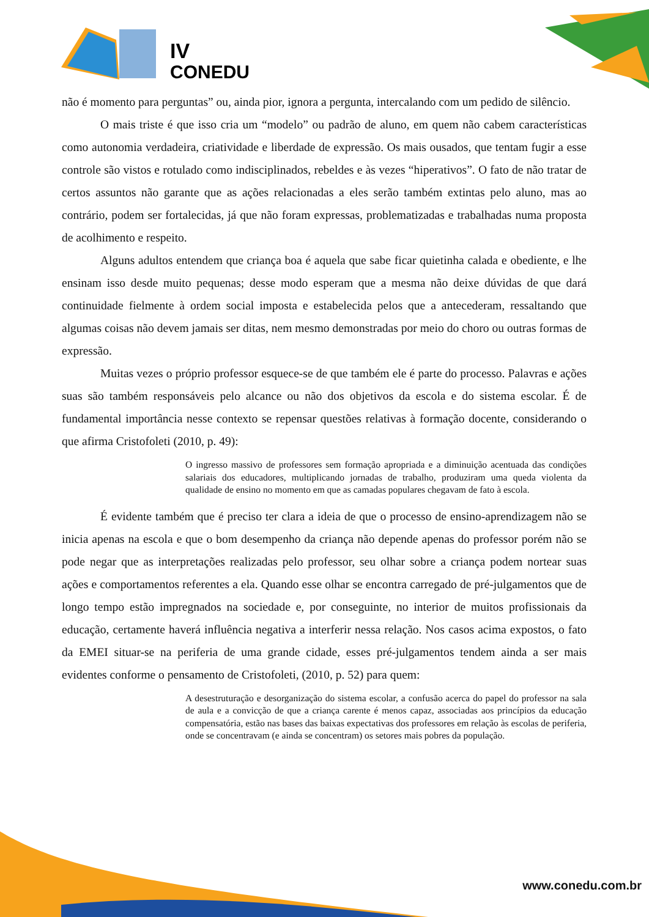IV
CONEDU
não é momento para perguntas” ou, ainda pior, ignora a pergunta, intercalando com um pedido de silêncio.
O mais triste é que isso cria um “modelo” ou padrão de aluno, em quem não cabem características como autonomia verdadeira, criatividade e liberdade de expressão. Os mais ousados, que tentam fugir a esse controle são vistos e rotulado como indisciplinados, rebeldes e às vezes “hiperativos”. O fato de não tratar de certos assuntos não garante que as ações relacionadas a eles serão também extintas pelo aluno, mas ao contrário, podem ser fortalecidas, já que não foram expressas, problematizadas e trabalhadas numa proposta de acolhimento e respeito.
Alguns adultos entendem que criança boa é aquela que sabe ficar quietinha calada e obediente, e lhe ensinam isso desde muito pequenas; desse modo esperam que a mesma não deixe dúvidas de que dará continuidade fielmente à ordem social imposta e estabelecida pelos que a antecederam, ressaltando que algumas coisas não devem jamais ser ditas, nem mesmo demonstradas por meio do choro ou outras formas de expressão.
Muitas vezes o próprio professor esquece-se de que também ele é parte do processo. Palavras e ações suas são também responsáveis pelo alcance ou não dos objetivos da escola e do sistema escolar. É de fundamental importância nesse contexto se repensar questões relativas à formação docente, considerando o que afirma Cristofoleti (2010, p. 49):
O ingresso massivo de professores sem formação apropriada e a diminuição acentuada das condições salariais dos educadores, multiplicando jornadas de trabalho, produziram uma queda violenta da qualidade de ensino no momento em que as camadas populares chegavam de fato à escola.
É evidente também que é preciso ter clara a ideia de que o processo de ensino-aprendizagem não se inicia apenas na escola e que o bom desempenho da criança não depende apenas do professor porém não se pode negar que as interpretações realizadas pelo professor, seu olhar sobre a criança podem nortear suas ações e comportamentos referentes a ela. Quando esse olhar se encontra carregado de pré-julgamentos que de longo tempo estão impregnados na sociedade e, por conseguinte, no interior de muitos profissionais da educação, certamente haverá influência negativa a interferir nessa relação. Nos casos acima expostos, o fato da EMEI situar-se na periferia de uma grande cidade, esses pré-julgamentos tendem ainda a ser mais evidentes conforme o pensamento de Cristofoleti, (2010, p. 52) para quem:
A desestruturação e desorganização do sistema escolar, a confusão acerca do papel do professor na sala de aula e a convicção de que a criança carente é menos capaz, associadas aos princípios da educação compensatória, estão nas bases das baixas expectativas dos professores em relação às escolas de periferia, onde se concentravam (e ainda se concentram) os setores mais pobres da população.
www.conedu.com.br